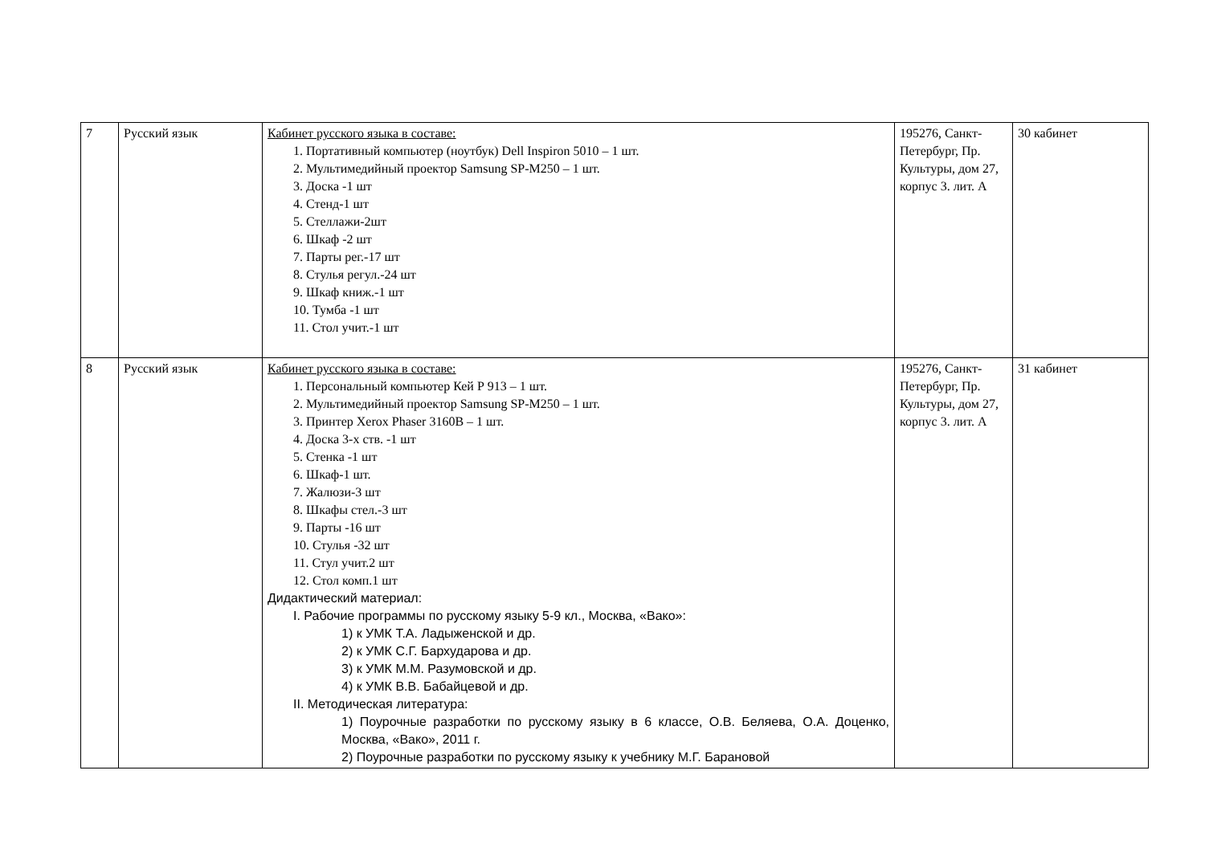| 7 | Русский язык | Кабинет русского языка в составе: 1. Портативный компьютер (ноутбук) Dell Inspiron 5010 – 1 шт. 2. Мультимедийный проектор Samsung SP-M250 – 1 шт. 3. Доска -1 шт 4. Стенд-1 шт 5. Стеллажи-2шт 6. Шкаф -2 шт 7. Парты рег.-17 шт 8. Стулья регул.-24 шт 9. Шкаф книж.-1 шт 10. Тумба -1 шт 11. Стол учит.-1 шт | 195276, Санкт-Петербург, Пр. Культуры, дом 27, корпус 3. лит. А | 30 кабинет |
| 8 | Русский язык | Кабинет русского языка в составе: 1. Персональный компьютер Кей Р 913 – 1 шт. 2. Мультимедийный проектор Samsung SP-M250 – 1 шт. 3. Принтер Xerox Phaser 3160B – 1 шт. 4. Доска 3-х ств. -1 шт 5. Стенка -1 шт 6. Шкаф-1 шт. 7. Жалюзи-3 шт 8. Шкафы стел.-3 шт 9. Парты -16 шт 10. Стулья -32 шт 11. Стул учит.2 шт 12. Стол комп.1 шт Дидактический материал: I. Рабочие программы по русскому языку 5-9 кл., Москва, «Вако»: 1) к УМК Т.А. Ладыженской и др. 2) к УМК С.Г. Бархударова и др. 3) к УМК М.М. Разумовской и др. 4) к УМК В.В. Бабайцевой и др. II. Методическая литература: 1) Поурочные разработки по русскому языку в 6 классе, О.В. Беляева, О.А. Доценко, Москва, «Вако», 2011 г. 2) Поурочные разработки по русскому языку к учебнику М.Г. Барановой | 195276, Санкт-Петербург, Пр. Культуры, дом 27, корпус 3. лит. А | 31 кабинет |